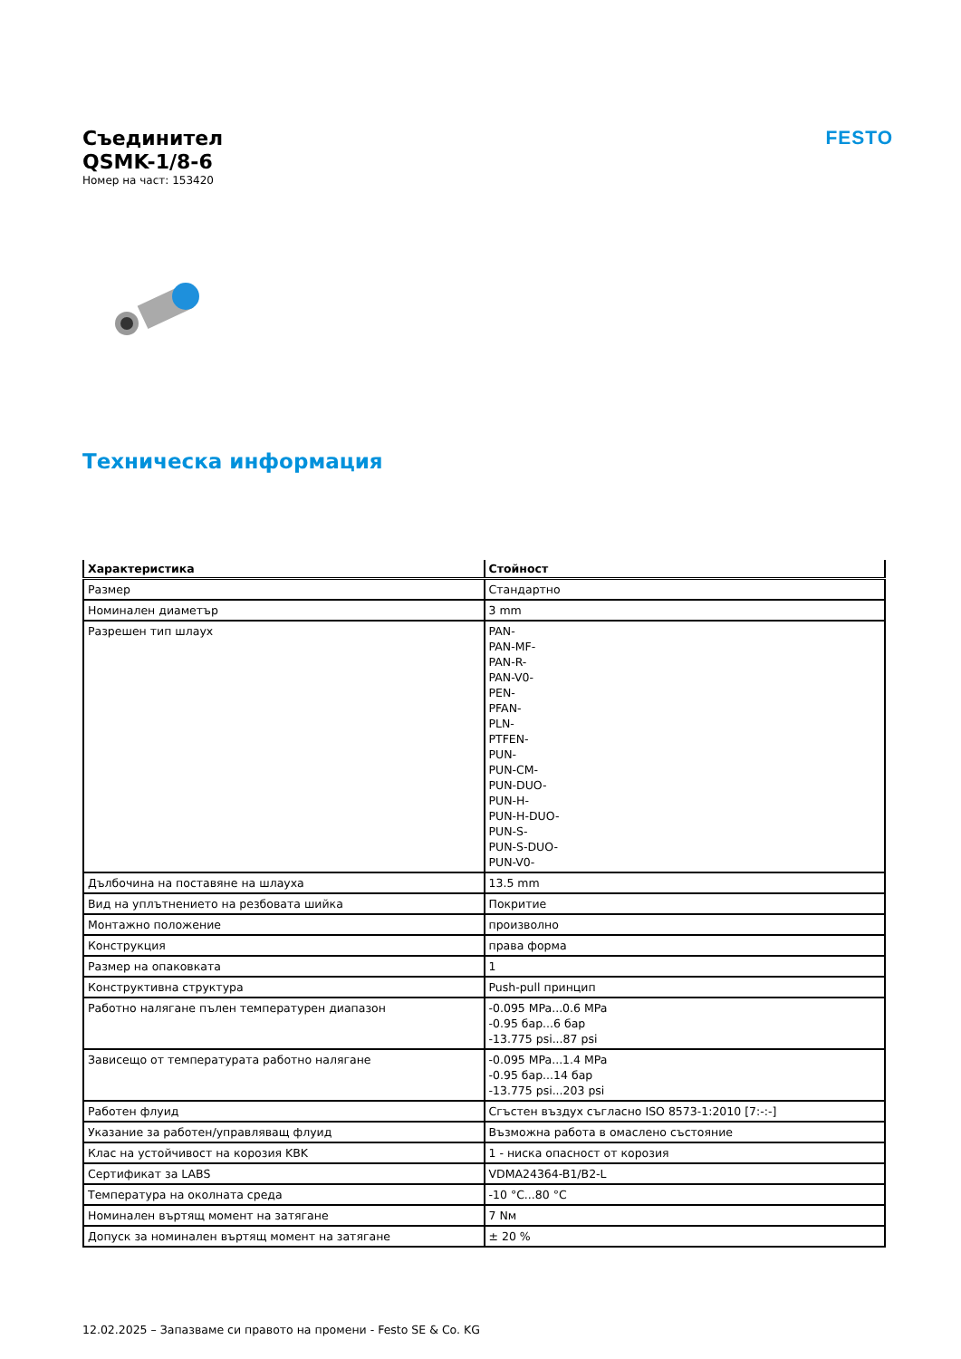Съединител
QSMK-1/8-6
Номер на част: 153420
FESTO
Техническа информация
| Характеристика | Стойност |
| --- | --- |
| Размер | Стандартно |
| Номинален диаметър | 3 mm |
| Разрешен тип шлаух | PAN- PAN-MF- PAN-R- PAN-V0- PEN- PFAN- PLN- PTFEN- PUN- PUN-CM- PUN-DUO- PUN-H- PUN-H-DUO- PUN-S- PUN-S-DUO- PUN-V0- |
| Дълбочина на поставяне на шлауха | 13.5 mm |
| Вид на уплътнението на резбовата шийка | Покритие |
| Монтажно положение | произволно |
| Конструкция | права форма |
| Размер на опаковката | 1 |
| Конструктивна структура | Push-pull принцип |
| Работно налягане пълен температурен диапазон | -0.095 MPa...0.6 MPa -0.95 бар...6 бар -13.775 psi...87 psi |
| Зависещо от температурата работно налягане | -0.095 MPa...1.4 MPa -0.95 бар...14 бар -13.775 psi...203 psi |
| Работен флуид | Сгъстен въздух съгласно ISO 8573-1:2010 [7:-:-] |
| Указание за работен/управляващ флуид | Възможна работа в омаслено състояние |
| Клас на устойчивост на корозия KBK | 1 - ниска опасност от корозия |
| Сертификат за LABS | VDMA24364-B1/B2-L |
| Температура на околната среда | -10 °C...80 °C |
| Номинален въртящ момент на затягане | 7 Nм |
| Допуск за номинален въртящ момент на затягане | ± 20 % |
12.02.2025 – Запазваме си правото на промени - Festo SE & Co. KG